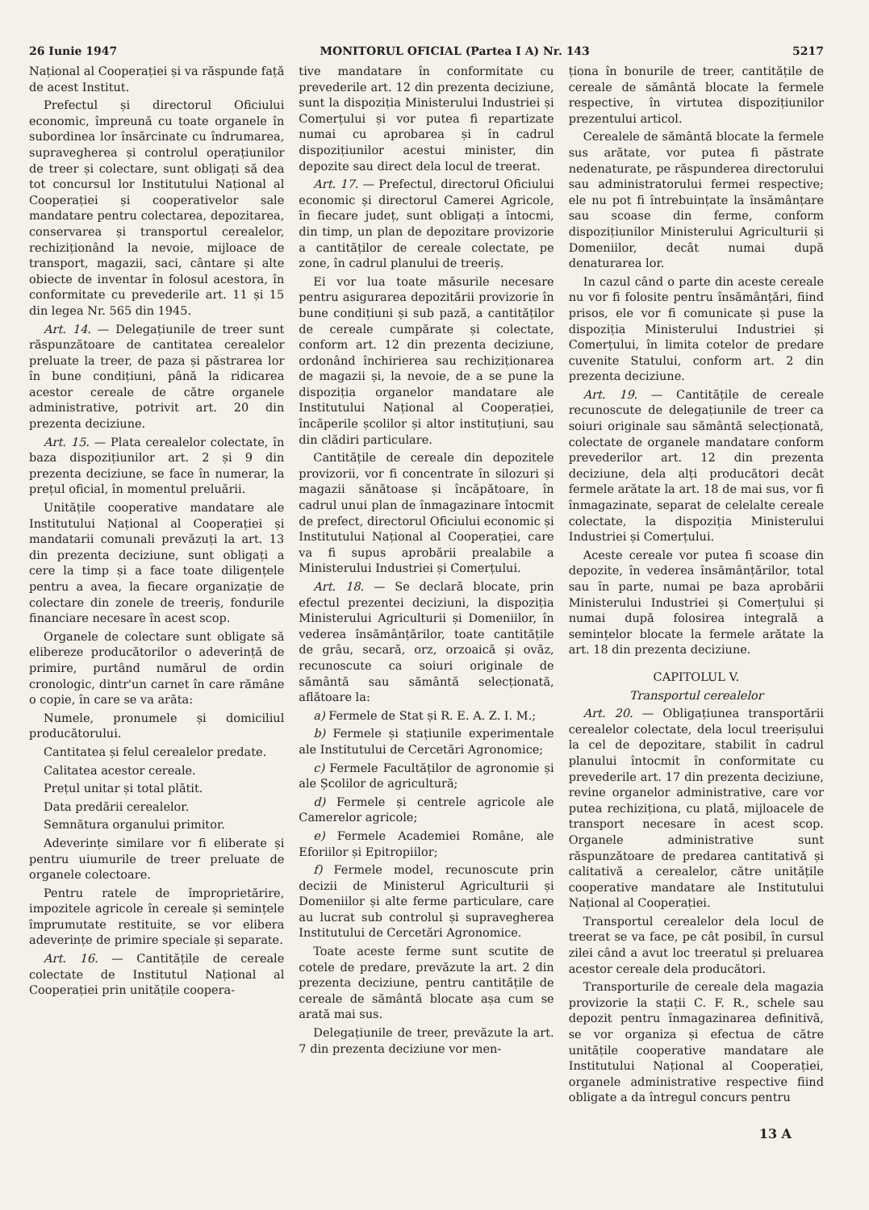26 Iunie 1947 MONITORUL OFICIAL (Partea I A) Nr. 143 5217
Național al Cooperației și va răspunde față de acest Institut.
Prefectul și directorul Oficiului economic, împreună cu toate organele în subordinea lor însărcinate cu îndrumarea, supravegherea și controlul operațiunilor de treer și colectare, sunt obligați să dea tot concursul lor Institutului Național al Cooperației și cooperativelor sale mandatare pentru colectarea, depozitarea, conservarea și transportul cerealelor, rechiziționând la nevoie, mijloace de transport, magazii, saci, cântare și alte obiecte de inventar în folosul acestora, în conformitate cu prevederile art. 11 și 15 din legea Nr. 565 din 1945.
Art. 14. — Delegațiunile de treer sunt răspunzătoare de cantitatea cerealelor preluate la treer, de paza și păstrarea lor în bune condițiuni, până la ridicarea acestor cereale de către organele administrative, potrivit art. 20 din prezenta deciziune.
Art. 15. — Plata cerealelor colectate, în baza dispozițiunilor art. 2 și 9 din prezenta deciziune, se face în numerar, la prețul oficial, în momentul preluării.
Unitățile cooperative mandatare ale Institutului Național al Cooperației și mandatarii comunali prevăzuți la art. 13 din prezenta deciziune, sunt obligați a cere la timp și a face toate diligențele pentru a avea, la fiecare organizație de colectare din zonele de treeriș, fondurile financiare necesare în acest scop.
Organele de colectare sunt obligate să elibereze producătorilor o adeverință de primire, purtând numărul de ordin cronologic, dintr'un carnet în care rămâne o copie, în care se va arăta:
Numele, pronumele și domiciliul producătorului.
Cantitatea și felul cerealelor predate.
Calitatea acestor cereale.
Prețul unitar și total plătit.
Data predării cerealelor.
Semnătura organului primitor.
Adeverințe similare vor fi eliberate și pentru uiumurile de treer preluate de organele colectoare.
Pentru ratele de împroprietărire, impozitele agricole în cereale și semințele împrumutate restituite, se vor elibera adeverințe de primire speciale și separate.
Art. 16. — Cantitățile de cereale colectate de Institutul Național al Cooperației prin unitățile coopera-
tive mandatare în conformitate cu prevederile art. 12 din prezenta deciziune, sunt la dispoziția Ministerului Industriei și Comerțului și vor putea fi repartizate numai cu aprobarea și în cadrul dispozițiunilor acestui minister, din depozite sau direct dela locul de treerat.
Art. 17. — Prefectul, directorul Oficiului economic și directorul Camerei Agricole, în fiecare județ, sunt obligați a întocmi, din timp, un plan de depozitare provizorie a cantităților de cereale colectate, pe zone, în cadrul planului de treeriș.
Ei vor lua toate măsurile necesare pentru asigurarea depozitării provizorie în bune condițiuni și sub pază, a cantităților de cereale cumpărate și colectate, conform art. 12 din prezenta deciziune, ordonând închirierea sau rechiziționarea de magazii și, la nevoie, de a se pune la dispoziția organelor mandatare ale Institutului Național al Cooperației, încăperile școlilor și altor instituțiuni, sau din clădiri particulare.
Cantitățile de cereale din depozitele provizorii, vor fi concentrate în silozuri și magazii sănătoase și încăpătoare, în cadrul unui plan de înmagazinare întocmit de prefect, directorul Oficiului economic și Institutului Național al Cooperației, care va fi supus aprobării prealabile a Ministerului Industriei și Comerțului.
Art. 18. — Se declară blocate, prin efectul prezentei deciziuni, la dispoziția Ministerului Agriculturii și Domeniilor, în vederea însămânțărilor, toate cantitățile de grâu, secară, orz, orzoaică și ovăz, recunoscute ca soiuri originale de sământă sau sământă selecționată, aflătoare la:
a) Fermele de Stat și R. E. A. Z. I. M.;
b) Fermele și stațiunile experimentale ale Institutului de Cercetări Agronomice;
c) Fermele Facultăților de agronomie și ale Școlilor de agricultură;
d) Fermele și centrele agricole ale Camerelor agricole;
e) Fermele Academiei Române, ale Eforiilor și Epitropiilor;
f) Fermele model, recunoscute prin decizii de Ministerul Agriculturii și Domeniilor și alte ferme particulare, care au lucrat sub controlul și supravegherea Institutului de Cercetări Agronomice.
Toate aceste ferme sunt scutite de cotele de predare, prevăzute la art. 2 din prezenta deciziune, pentru cantitățile de cereale de sământă blocate așa cum se arată mai sus.
Delegațiunile de treer, prevăzute la art. 7 din prezenta deciziune vor men-
ționa în bonurile de treer, cantitățile de cereale de sământă blocate la fermele respective, în virtutea dispozițiunilor prezentului articol.
Cerealele de sământă blocate la fermele sus arătate, vor putea fi păstrate nedenaturate, pe răspunderea directorului sau administratorului fermei respective; ele nu pot fi întrebuințate la însămânțare sau scoase din ferme, conform dispozițiunilor Ministerului Agriculturii și Domeniilor, decât numai după denaturarea lor.
In cazul când o parte din aceste cereale nu vor fi folosite pentru însămânțări, fiind prisos, ele vor fi comunicate și puse la dispoziția Ministerului Industriei și Comerțului, în limita cotelor de predare cuvenite Statului, conform art. 2 din prezenta deciziune.
Art. 19. — Cantitățile de cereale recunoscute de delegațiunile de treer ca soiuri originale sau sământă selecționată, colectate de organele mandatare conform prevederilor art. 12 din prezenta deciziune, dela alți producători decât fermele arătate la art. 18 de mai sus, vor fi înmagazinate, separat de celelalte cereale colectate, la dispoziția Ministerului Industriei și Comerțului.
Aceste cereale vor putea fi scoase din depozite, în vederea însămânțărilor, total sau în parte, numai pe baza aprobării Ministerului Industriei și Comerțului și numai după folosirea integrală a semințelor blocate la fermele arătate la art. 18 din prezenta deciziune.
CAPITOLUL V.
Transportul cerealelor
Art. 20. — Obligațiunea transportării cerealelor colectate, dela locul treerișului la cel de depozitare, stabilit în cadrul planului întocmit în conformitate cu prevederile art. 17 din prezenta deciziune, revine organelor administrative, care vor putea rechiziționa, cu plată, mijloacele de transport necesare în acest scop. Organele administrative sunt răspunzătoare de predarea cantitativă și calitativă a cerealelor, către unitățile cooperative mandatare ale Institutului Național al Cooperației.
Transportul cerealelor dela locul de treerat se va face, pe cât posibil, în cursul zilei când a avut loc treeratul și preluarea acestor cereale dela producători.
Transporturile de cereale dela magazia provizorie la stații C. F. R., schele sau depozit pentru înmagazinarea definitivă, se vor organiza și efectua de către unitățile cooperative mandatare ale Institutului Național al Cooperației, organele administrative respective fiind obligate a da întregul concurs pentru
13 A